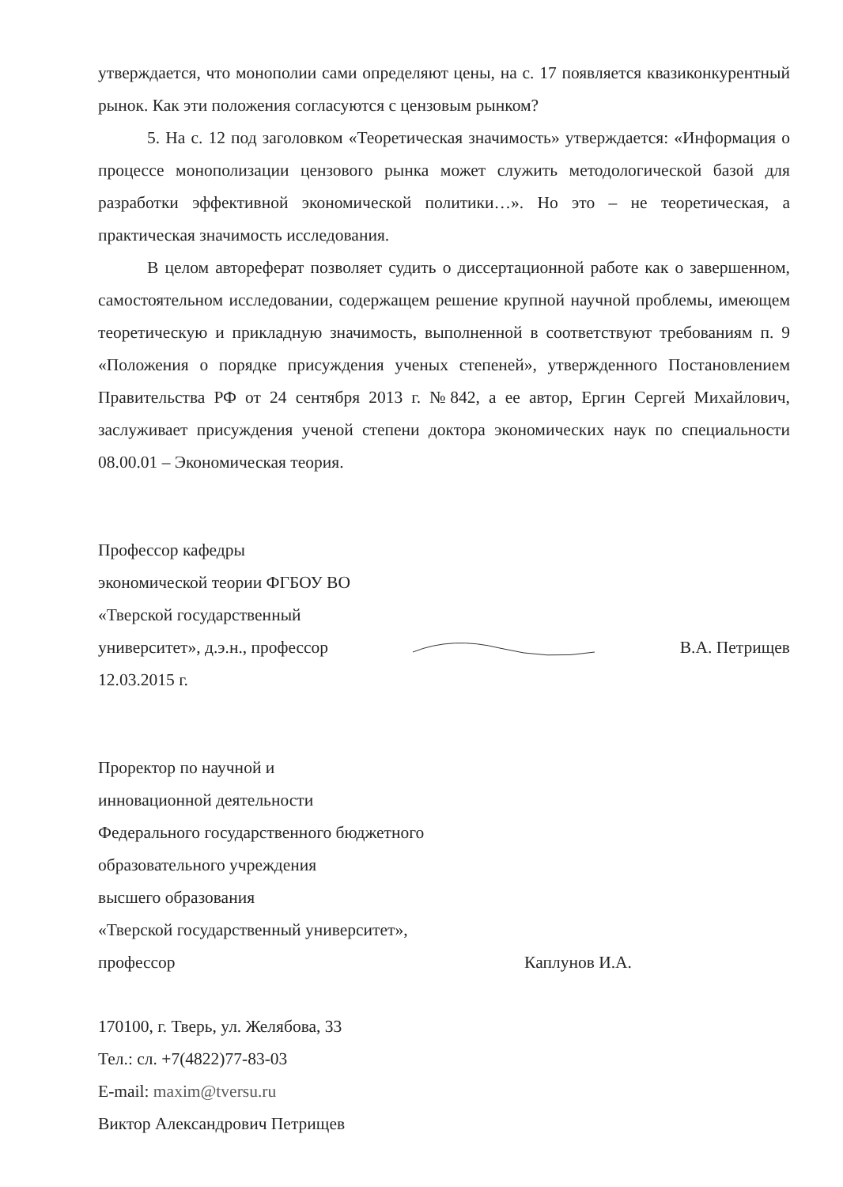утверждается, что монополии сами определяют цены, на с. 17 появляется квазиконкурентный рынок. Как эти положения согласуются с цензовым рынком?
5. На с. 12 под заголовком «Теоретическая значимость» утверждается: «Информация о процессе монополизации цензового рынка может служить методологической базой для разработки эффективной экономической политики…». Но это – не теоретическая, а практическая значимость исследования.
В целом автореферат позволяет судить о диссертационной работе как о завершенном, самостоятельном исследовании, содержащем решение крупной научной проблемы, имеющем теоретическую и прикладную значимость, выполненной в соответствуют требованиям п. 9 «Положения о порядке присуждения ученых степеней», утвержденного Постановлением Правительства РФ от 24 сентября 2013 г. №842, а ее автор, Ергин Сергей Михайлович, заслуживает присуждения ученой степени доктора экономических наук по специальности 08.00.01 – Экономическая теория.
Профессор кафедры
экономической теории ФГБОУ ВО
«Тверской государственный
университет», д.э.н., профессор В.А. Петрищев
12.03.2015 г.
Проректор по научной и
инновационной деятельности
Федерального государственного бюджетного
образовательного учреждения
высшего образования
«Тверской государственный университет»,
профессор Каплунов И.А.
170100, г. Тверь, ул. Желябова, 33
Тел.: сл. +7(4822)77-83-03
E-mail: maxim@tversu.ru
Виктор Александрович Петрищев